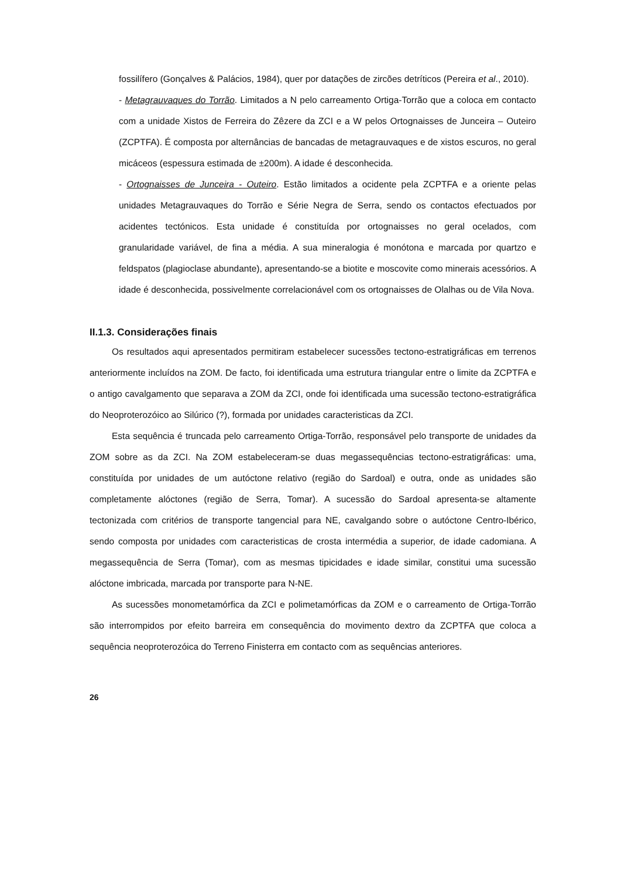fossilífero (Gonçalves & Palácios, 1984), quer por datações de zircões detríticos (Pereira et al., 2010).
- Metagrauvaques do Torrão. Limitados a N pelo carreamento Ortiga-Torrão que a coloca em contacto com a unidade Xistos de Ferreira do Zêzere da ZCI e a W pelos Ortognaisses de Junceira – Outeiro (ZCPTFA). É composta por alternâncias de bancadas de metagrauvaques e de xistos escuros, no geral micáceos (espessura estimada de ±200m). A idade é desconhecida.
- Ortognaisses de Junceira - Outeiro. Estão limitados a ocidente pela ZCPTFA e a oriente pelas unidades Metagrauvaques do Torrão e Série Negra de Serra, sendo os contactos efectuados por acidentes tectónicos. Esta unidade é constituída por ortognaisses no geral ocelados, com granularidade variável, de fina a média. A sua mineralogia é monótona e marcada por quartzo e feldspatos (plagioclase abundante), apresentando-se a biotite e moscovite como minerais acessórios. A idade é desconhecida, possivelmente correlacionável com os ortognaisses de Olalhas ou de Vila Nova.
II.1.3. Considerações finais
Os resultados aqui apresentados permitiram estabelecer sucessões tectono-estratigráficas em terrenos anteriormente incluídos na ZOM. De facto, foi identificada uma estrutura triangular entre o limite da ZCPTFA e o antigo cavalgamento que separava a ZOM da ZCI, onde foi identificada uma sucessão tectono-estratigráfica do Neoproterozóico ao Silúrico (?), formada por unidades caracteristicas da ZCI.
Esta sequência é truncada pelo carreamento Ortiga-Torrão, responsável pelo transporte de unidades da ZOM sobre as da ZCI. Na ZOM estabeleceram-se duas megassequências tectono-estratigráficas: uma, constituída por unidades de um autóctone relativo (região do Sardoal) e outra, onde as unidades são completamente alóctones (região de Serra, Tomar). A sucessão do Sardoal apresenta-se altamente tectonizada com critérios de transporte tangencial para NE, cavalgando sobre o autóctone Centro-Ibérico, sendo composta por unidades com caracteristicas de crosta intermédia a superior, de idade cadomiana. A megassequência de Serra (Tomar), com as mesmas tipicidades e idade similar, constitui uma sucessão alóctone imbricada, marcada por transporte para N-NE.
As sucessões monometamórfica da ZCI e polimetamórficas da ZOM e o carreamento de Ortiga-Torrão são interrompidos por efeito barreira em consequência do movimento dextro da ZCPTFA que coloca a sequência neoproterozóica do Terreno Finisterra em contacto com as sequências anteriores.
26